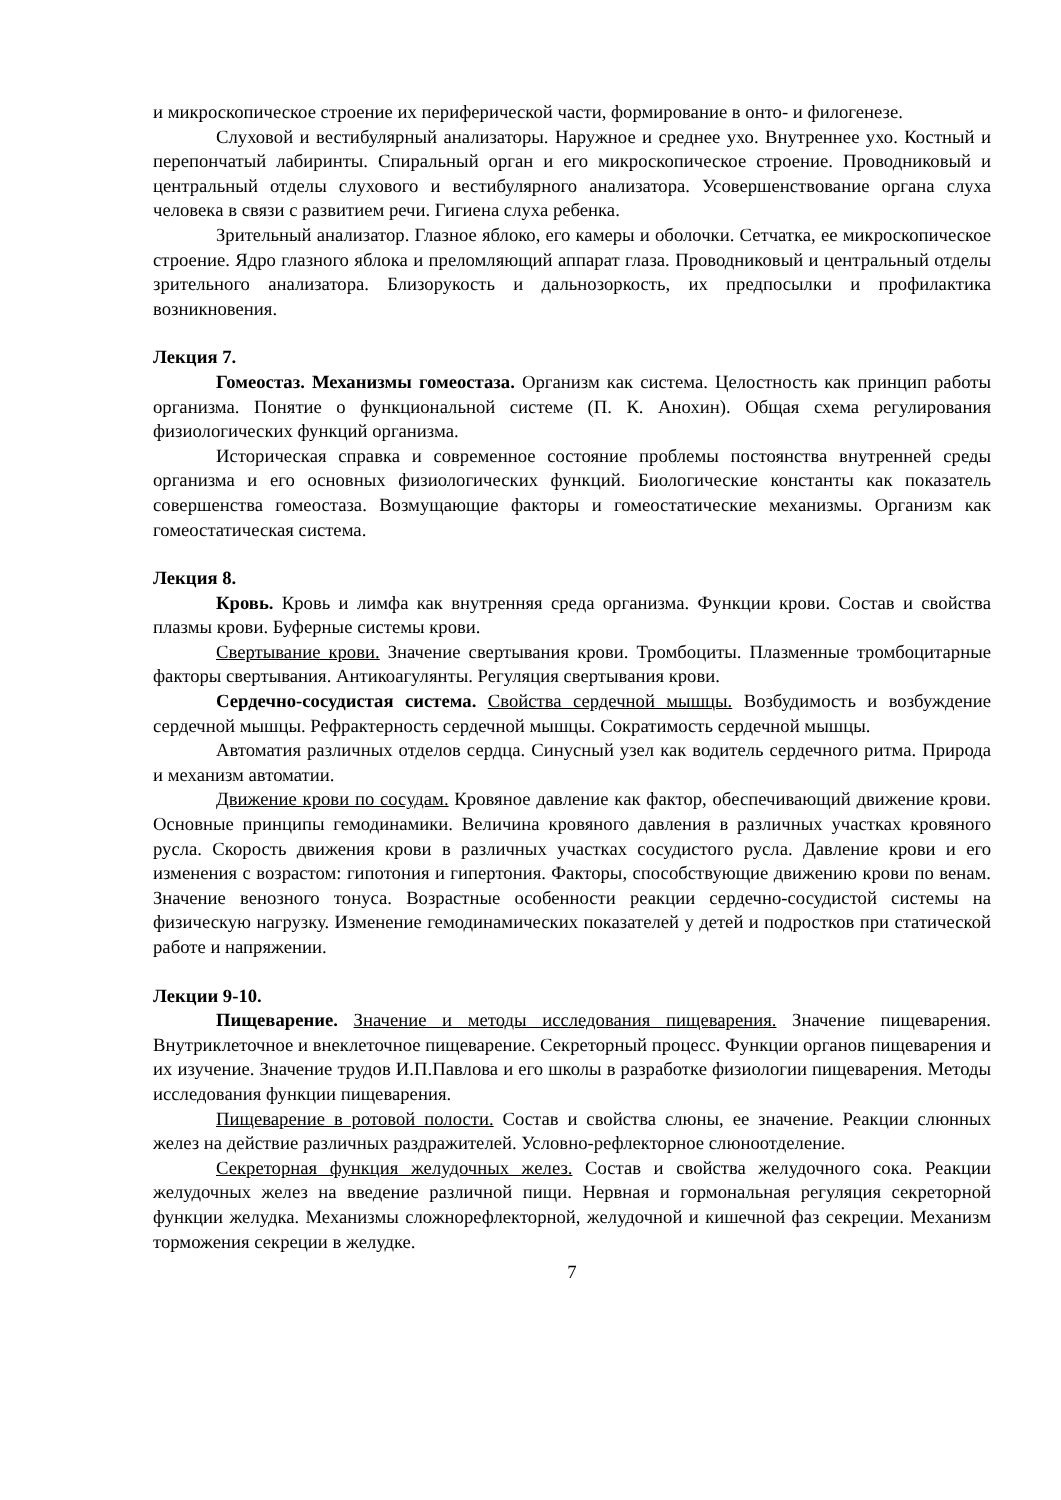и микроскопическое строение их периферической части, формирование в онто- и филогенезе.
Слуховой и вестибулярный анализаторы. Наружное и среднее ухо. Внутреннее ухо. Костный и перепончатый лабиринты. Спиральный орган и его микроскопическое строение. Проводниковый и центральный отделы слухового и вестибулярного анализатора. Усовершенствование органа слуха человека в связи с развитием речи. Гигиена слуха ребенка.
Зрительный анализатор. Глазное яблоко, его камеры и оболочки. Сетчатка, ее микроскопическое строение. Ядро глазного яблока и преломляющий аппарат глаза. Проводниковый и центральный отделы зрительного анализатора. Близорукость и дальнозоркость, их предпосылки и профилактика возникновения.
Лекция 7.
Гомеостаз. Механизмы гомеостаза. Организм как система. Целостность как принцип работы организма. Понятие о функциональной системе (П. К. Анохин). Общая схема регулирования физиологических функций организма.
Историческая справка и современное состояние проблемы постоянства внутренней среды организма и его основных физиологических функций. Биологические константы как показатель совершенства гомеостаза. Возмущающие факторы и гомеостатические механизмы. Организм как гомеостатическая система.
Лекция 8.
Кровь. Кровь и лимфа как внутренняя среда организма. Функции крови. Состав и свойства плазмы крови. Буферные системы крови.
Свертывание крови. Значение свертывания крови. Тромбоциты. Плазменные тромбоцитарные факторы свертывания. Антикоагулянты. Регуляция свертывания крови.
Сердечно-сосудистая система. Свойства сердечной мышцы. Возбудимость и возбуждение сердечной мышцы. Рефрактерность сердечной мышцы. Сократимость сердечной мышцы.
Автоматия различных отделов сердца. Синусный узел как водитель сердечного ритма. Природа и механизм автоматии.
Движение крови по сосудам. Кровяное давление как фактор, обеспечивающий движение крови. Основные принципы гемодинамики. Величина кровяного давления в различных участках кровяного русла. Скорость движения крови в различных участках сосудистого русла. Давление крови и его изменения с возрастом: гипотония и гипертония. Факторы, способствующие движению крови по венам. Значение венозного тонуса. Возрастные особенности реакции сердечно-сосудистой системы на физическую нагрузку. Изменение гемодинамических показателей у детей и подростков при статической работе и напряжении.
Лекции 9-10.
Пищеварение. Значение и методы исследования пищеварения. Значение пищеварения. Внутриклеточное и внеклеточное пищеварение. Секреторный процесс. Функции органов пищеварения и их изучение. Значение трудов И.П.Павлова и его школы в разработке физиологии пищеварения. Методы исследования функции пищеварения.
Пищеварение в ротовой полости. Состав и свойства слюны, ее значение. Реакции слюнных желез на действие различных раздражителей. Условно-рефлекторное слюноотделение.
Секреторная функция желудочных желез. Состав и свойства желудочного сока. Реакции желудочных желез на введение различной пищи. Нервная и гормональная регуляция секреторной функции желудка. Механизмы сложнорефлекторной, желудочной и кишечной фаз секреции. Механизм торможения секреции в желудке.
7